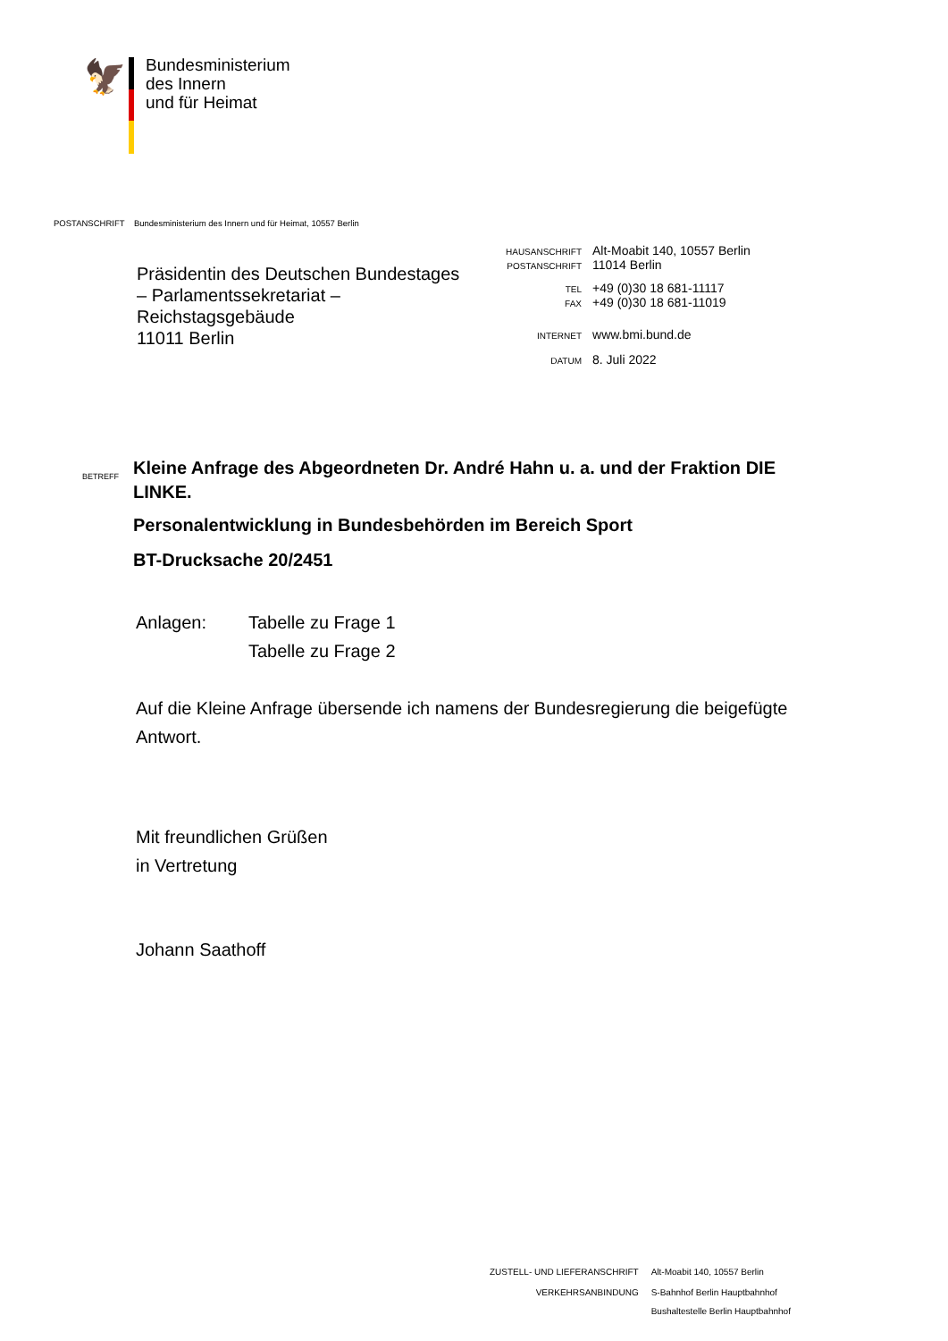🦅
Bundesministerium
des Innern
und für Heimat
POSTANSCHRIFT Bundesministerium des Innern und für Heimat, 10557 Berlin
Präsidentin des Deutschen Bundestages
– Parlamentssekretariat –
Reichstagsgebäude
11011 Berlin
| HAUSANSCHRIFT | Alt-Moabit 140, 10557 Berlin |
| POSTANSCHRIFT | 11014 Berlin |
| TEL | +49 (0)30 18 681-11117 |
| FAX | +49 (0)30 18 681-11019 |
| INTERNET | www.bmi.bund.de |
| DATUM | 8. Juli 2022 |
BETREFF
Kleine Anfrage des Abgeordneten Dr. André Hahn u. a. und der Fraktion DIE LINKE.
Personalentwicklung in Bundesbehörden im Bereich Sport
BT-Drucksache 20/2451
Anlagen: Tabelle zu Frage 1
Tabelle zu Frage 2
Auf die Kleine Anfrage übersende ich namens der Bundesregierung die beigefügte Antwort.
Mit freundlichen Grüßen
in Vertretung
Johann Saathoff
| ZUSTELL- UND LIEFERANSCHRIFT | Alt-Moabit 140, 10557 Berlin |
| VERKEHRSANBINDUNG | S-Bahnhof Berlin Hauptbahnhof Bushaltestelle Berlin Hauptbahnhof |